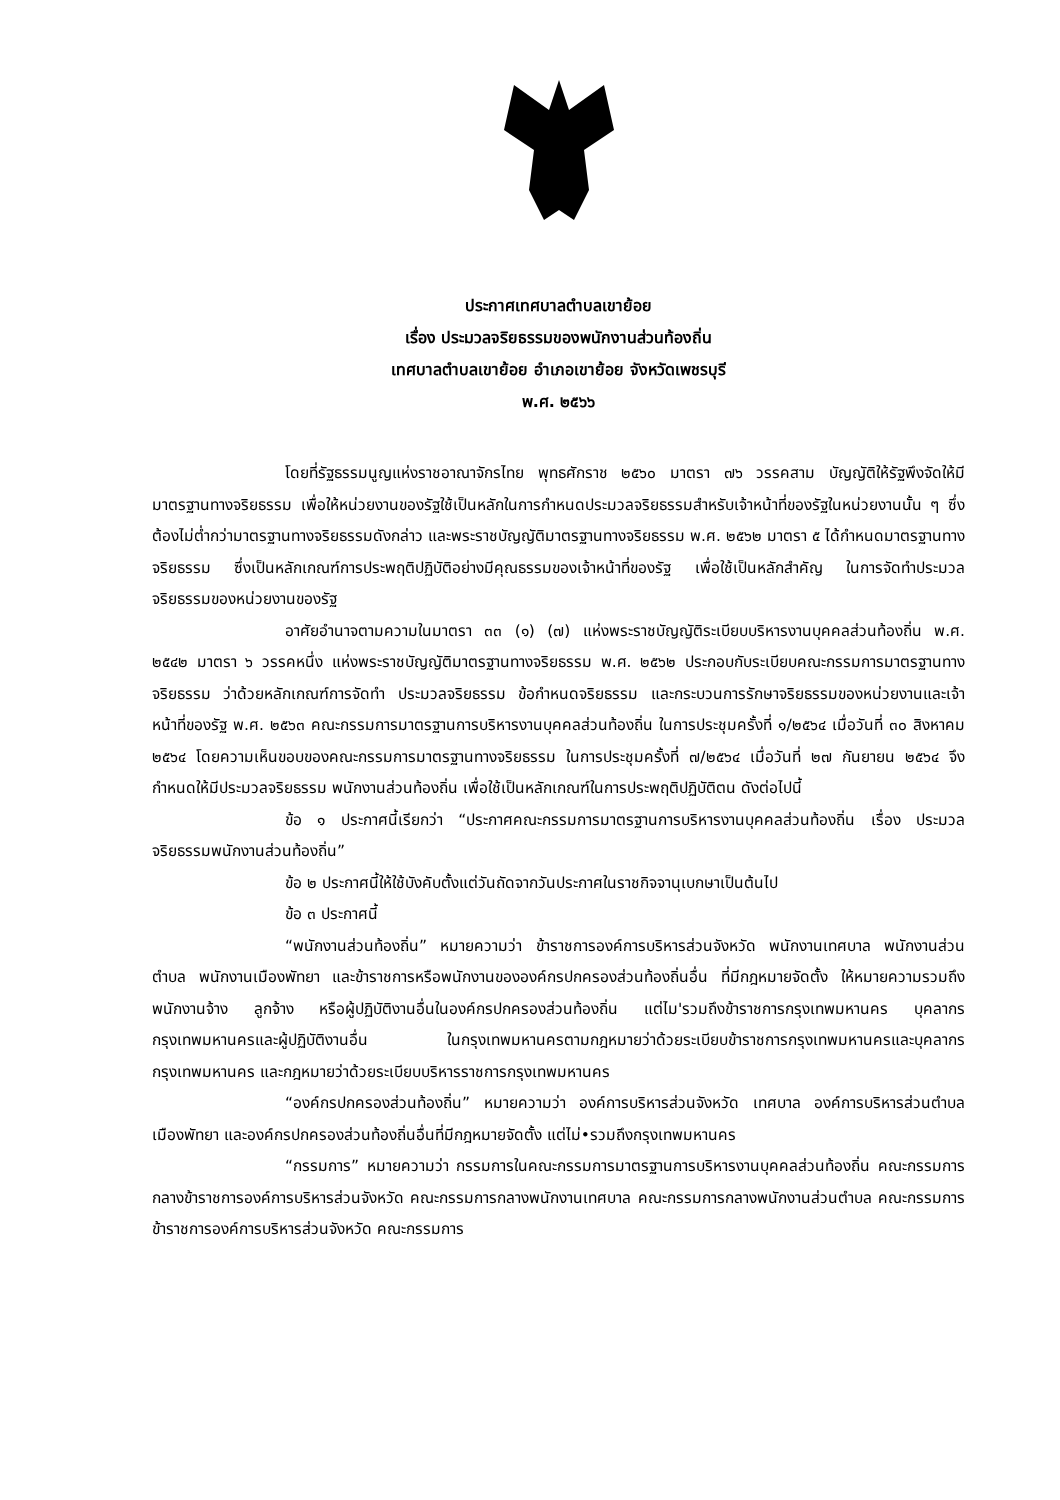ประกาศเทศบาลตำบลเขาย้อย
เรื่อง ประมวลจริยธรรมของพนักงานส่วนท้องถิ่น
เทศบาลตำบลเขาย้อย อำเภอเขาย้อย จังหวัดเพชรบุรี
พ.ศ. ๒๕๖๖
โดยที่รัฐธรรมนูญแห่งราชอาณาจักรไทย พุทธศักราช ๒๕๖๐ มาตรา ๗๖ วรรคสาม บัญญัติให้รัฐพึงจัดให้มีมาตรฐานทางจริยธรรม เพื่อให้หน่วยงานของรัฐใช้เป็นหลักในการกำหนดประมวลจริยธรรมสำหรับเจ้าหน้าที่ของรัฐในหน่วยงานนั้น ๆ ซึ่งต้องไม่ต่ำกว่ามาตรฐานทางจริยธรรมดังกล่าว และพระราชบัญญัติมาตรฐานทางจริยธรรม พ.ศ. ๒๕๖๒ มาตรา ๕ ได้กำหนดมาตรฐานทางจริยธรรม ซึ่งเป็นหลักเกณฑ์การประพฤติปฏิบัติอย่างมีคุณธรรมของเจ้าหน้าที่ของรัฐ เพื่อใช้เป็นหลักสำคัญ ในการจัดทำประมวลจริยธรรมของหน่วยงานของรัฐ
อาศัยอำนาจตามความในมาตรา ๓๓ (๑) (๗) แห่งพระราชบัญญัติระเบียบบริหารงานบุคคลส่วนท้องถิ่น พ.ศ. ๒๕๔๒ มาตรา ๖ วรรคหนึ่ง แห่งพระราชบัญญัติมาตรฐานทางจริยธรรม พ.ศ. ๒๕๖๒ ประกอบกับระเบียบคณะกรรมการมาตรฐานทางจริยธรรม ว่าด้วยหลักเกณฑ์การจัดทำ ประมวลจริยธรรม ข้อกำหนดจริยธรรม และกระบวนการรักษาจริยธรรมของหน่วยงานและเจ้าหน้าที่ของรัฐ พ.ศ. ๒๕๖๓ คณะกรรมการมาตรฐานการบริหารงานบุคคลส่วนท้องถิ่น ในการประชุมครั้งที่ ๑/๒๕๖๔ เมื่อวันที่ ๓๐ สิงหาคม ๒๕๖๔ โดยความเห็นขอบของคณะกรรมการมาตรฐานทางจริยธรรม ในการประชุมครั้งที่ ๗/๒๕๖๔ เมื่อวันที่ ๒๗ กันยายน ๒๕๖๔ จึงกำหนดให้มีประมวลจริยธรรม พนักงานส่วนท้องถิ่น เพื่อใช้เป็นหลักเกณฑ์ในการประพฤติปฏิบัติตน ดังต่อไปนี้
ข้อ ๑ ประกาศนี้เรียกว่า “ประกาศคณะกรรมการมาตรฐานการบริหารงานบุคคลส่วนท้องถิ่น เรื่อง ประมวลจริยธรรมพนักงานส่วนท้องถิ่น”
ข้อ ๒ ประกาศนี้ให้ใช้บังคับตั้งแต่วันถัดจากวันประกาศในราชกิจจานุเบกษาเป็นต้นไป
ข้อ ๓ ประกาศนี้
“พนักงานส่วนท้องถิ่น” หมายความว่า ข้าราชการองค์การบริหารส่วนจังหวัด พนักงานเทศบาล พนักงานส่วนตำบล พนักงานเมืองพัทยา และข้าราชการหรือพนักงานขององค์กรปกครองส่วนท้องถิ่นอื่น ที่มีกฎหมายจัดตั้ง ให้หมายความรวมถึงพนักงานจ้าง ลูกจ้าง หรือผู้ปฏิบัติงานอื่นในองค์กรปกครองส่วนท้องถิ่น แต่ไม'รวมถึงข้าราชการกรุงเทพมหานคร บุคลากรกรุงเทพมหานครและผู้ปฏิบัติงานอื่น ในกรุงเทพมหานครตามกฎหมายว่าด้วยระเบียบข้าราชการกรุงเทพมหานครและบุคลากรกรุงเทพมหานคร และกฎหมายว่าด้วยระเบียบบริหารราชการกรุงเทพมหานคร
“องค์กรปกครองส่วนท้องถิ่น” หมายความว่า องค์การบริหารส่วนจังหวัด เทศบาล องค์การบริหารส่วนตำบล เมืองพัทยา และองค์กรปกครองส่วนท้องถิ่นอื่นที่มีกฎหมายจัดตั้ง แต่ไม่•รวมถึงกรุงเทพมหานคร
“กรรมการ” หมายความว่า กรรมการในคณะกรรมการมาตรฐานการบริหารงานบุคคลส่วนท้องถิ่น คณะกรรมการกลางข้าราชการองค์การบริหารส่วนจังหวัด คณะกรรมการกลางพนักงานเทศบาล คณะกรรมการกลางพนักงานส่วนตำบล คณะกรรมการข้าราชการองค์การบริหารส่วนจังหวัด คณะกรรมการ